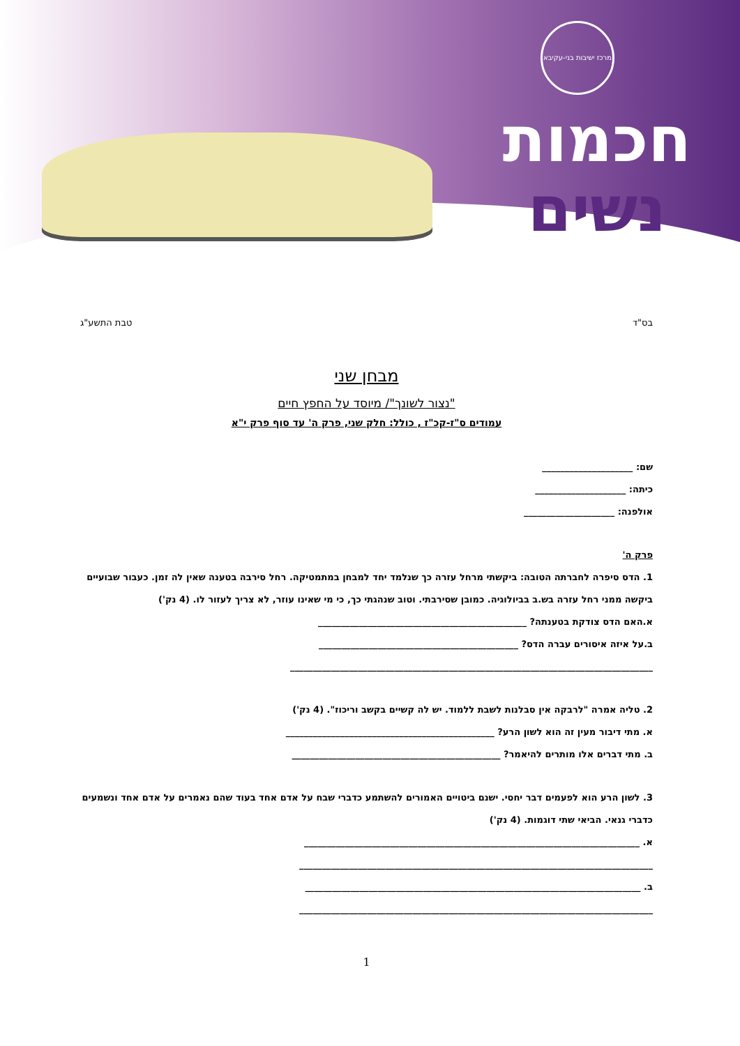מרכז ישיבות בני-עקיבא
חכמות
נשים
בס"ד טבת התשע"ג
מבחן שני
"נצור לשונך"/ מיוסד על החפץ חיים
עמודים ס"ז-קכ"ז , כולל: חלק שני, פרק ה' עד סוף פרק י"א
שם: ____________________
כיתה: ____________________
אולפנה: ____________________
פרק ה'
1. הדס סיפרה לחברתה הטובה: ביקשתי מרחל עזרה כך שנלמד יחד למבחן במתמטיקה. רחל סירבה בטענה שאין לה זמן. כעבור שבועיים ביקשה ממני רחל עזרה בש.ב בביולוגיה. כמובן שסירבתי. וטוב שנהגתי כך, כי מי שאינו עוזר, לא צריך לעזור לו. (4 נק')
א.האם הדס צודקת בטענתה? ______________________________________________
ב.על איזה איסורים עברה הדס? ____________________________________________
________________________________________________________________________________
2. טליה אמרה "לרבקה אין סבלנות לשבת ללמוד. יש לה קשיים בקשב וריכוז". (4 נק')
א. מתי דיבור מעין זה הוא לשון הרע? ______________________________________________
ב. מתי דברים אלו מותרים להיאמר? ______________________________________________
3. לשון הרע הוא לפעמים דבר יחסי. ישנם ביטויים האמורים להשתמע כדברי שבח על אדם אחד בעוד שהם נאמרים על אדם אחד ונשמעים כדברי גנאי. הביאי שתי דוגמות. (4 נק')
א. __________________________________________________________________________
______________________________________________________________________________
ב. __________________________________________________________________________
______________________________________________________________________________
1